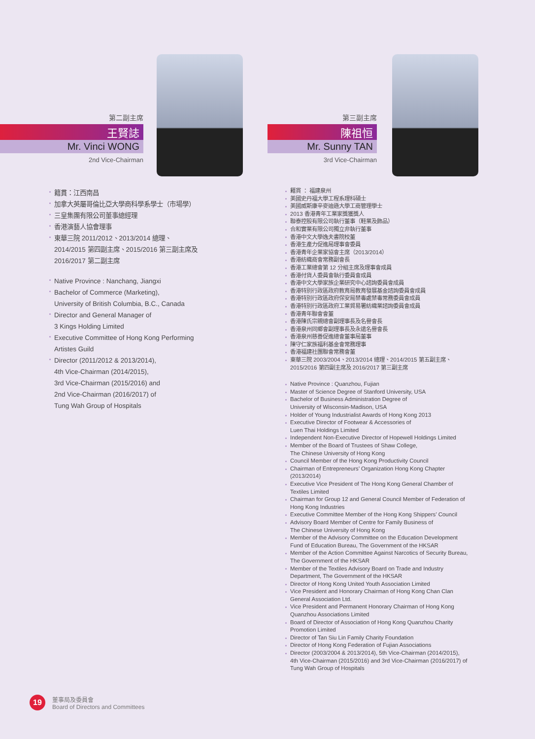第二副主席
王賢誌
Mr. Vinci WONG
2nd Vice-Chairman
籍貫：江西南昌
加拿大英屬哥倫比亞大學商科學系學士（市場學）
三皇集團有限公司董事總經理
香港演藝人協會理事
東華三院 2011/2012、2013/2014 總理、
2014/2015 第四副主席、2015/2016 第三副主席及
2016/2017 第二副主席
Native Province : Nanchang, Jiangxi
Bachelor of Commerce (Marketing),
University of British Columbia, B.C., Canada
Director and General Manager of
3 Kings Holding Limited
Executive Committee of Hong Kong Performing
Artistes Guild
Director (2011/2012 & 2013/2014),
4th Vice-Chairman (2014/2015),
3rd Vice-Chairman (2015/2016) and
2nd Vice-Chairman (2016/2017) of
Tung Wah Group of Hospitals
第三副主席
陳祖恒
Mr. Sunny TAN
3rd Vice-Chairman
籍貫 ： 福建泉州
美國史丹福大學工程系理科碩士
美國威斯康辛麥迪遜大學工商管理學士
2013 香港青年工業家獎獲獎人
聯泰控股有限公司執行董事（鞋業及飾品）
合和實業有限公司獨立非執行董事
香港中文大學逸夫書院校董
香港生產力促進局理事會委員
香港青年企業家協會主席（2013/2014）
香港紡織商會常務副會長
香港工業總會第 12 分組主席及理事會成員
香港付貨人委員會執行委員會成員
香港中文大學家族企業研究中心諮詢委員會成員
香港特別行政區政府教育局教育發展基金諮詢委員會成員
香港特別行政區政府保安局禁毒處禁毒常務委員會成員
香港特別行政區政府工業貿易署紡織業諮詢委員會成員
香港青年聯會會董
香港陳氏宗親總會副理事長及名譽會長
香港泉州同鄉會副理事長及永遠名譽會長
香港泉州慈善促進總會董事局董事
陳守仁家族福利基金會常務理事
香港福建社團聯會常務會董
東華三院 2003/2004、2013/2014 總理、2014/2015 第五副主席、
2015/2016 第四副主席及 2016/2017 第三副主席
Native Province : Quanzhou, Fujian
Master of Science Degree of Stanford University, USA
Bachelor of Business Administration Degree of
University of Wisconsin-Madison, USA
Holder of Young Industrialist Awards of Hong Kong 2013
Executive Director of Footwear & Accessories of
Luen Thai Holdings Limited
Independent Non-Executive Director of Hopewell Holdings Limited
Member of the Board of Trustees of Shaw College,
The Chinese University of Hong Kong
Council Member of the Hong Kong Productivity Council
Chairman of Entrepreneurs’ Organization Hong Kong Chapter
(2013/2014)
Executive Vice President of The Hong Kong General Chamber of
Textiles Limited
Chairman for Group 12 and General Council Member of Federation of
Hong Kong Industries
Executive Committee Member of the Hong Kong Shippers’ Council
Advisory Board Member of Centre for Family Business of
The Chinese University of Hong Kong
Member of the Advisory Committee on the Education Development
Fund of Education Bureau, The Government of the HKSAR
Member of the Action Committee Against Narcotics of Security Bureau,
The Government of the HKSAR
Member of the Textiles Advisory Board on Trade and Industry
Department, The Government of the HKSAR
Director of Hong Kong United Youth Association Limited
Vice President and Honorary Chairman of Hong Kong Chan Clan
General Association Ltd.
Vice President and Permanent Honorary Chairman of Hong Kong
Quanzhou Associations Limited
Board of Director of Association of Hong Kong Quanzhou Charity
Promotion Limited
Director of Tan Siu Lin Family Charity Foundation
Director of Hong Kong Federation of Fujian Associations
Director (2003/2004 & 2013/2014), 5th Vice-Chairman (2014/2015),
4th Vice-Chairman (2015/2016) and 3rd Vice-Chairman (2016/2017) of
Tung Wah Group of Hospitals
19
董事局及委員會
Board of Directors and Committees